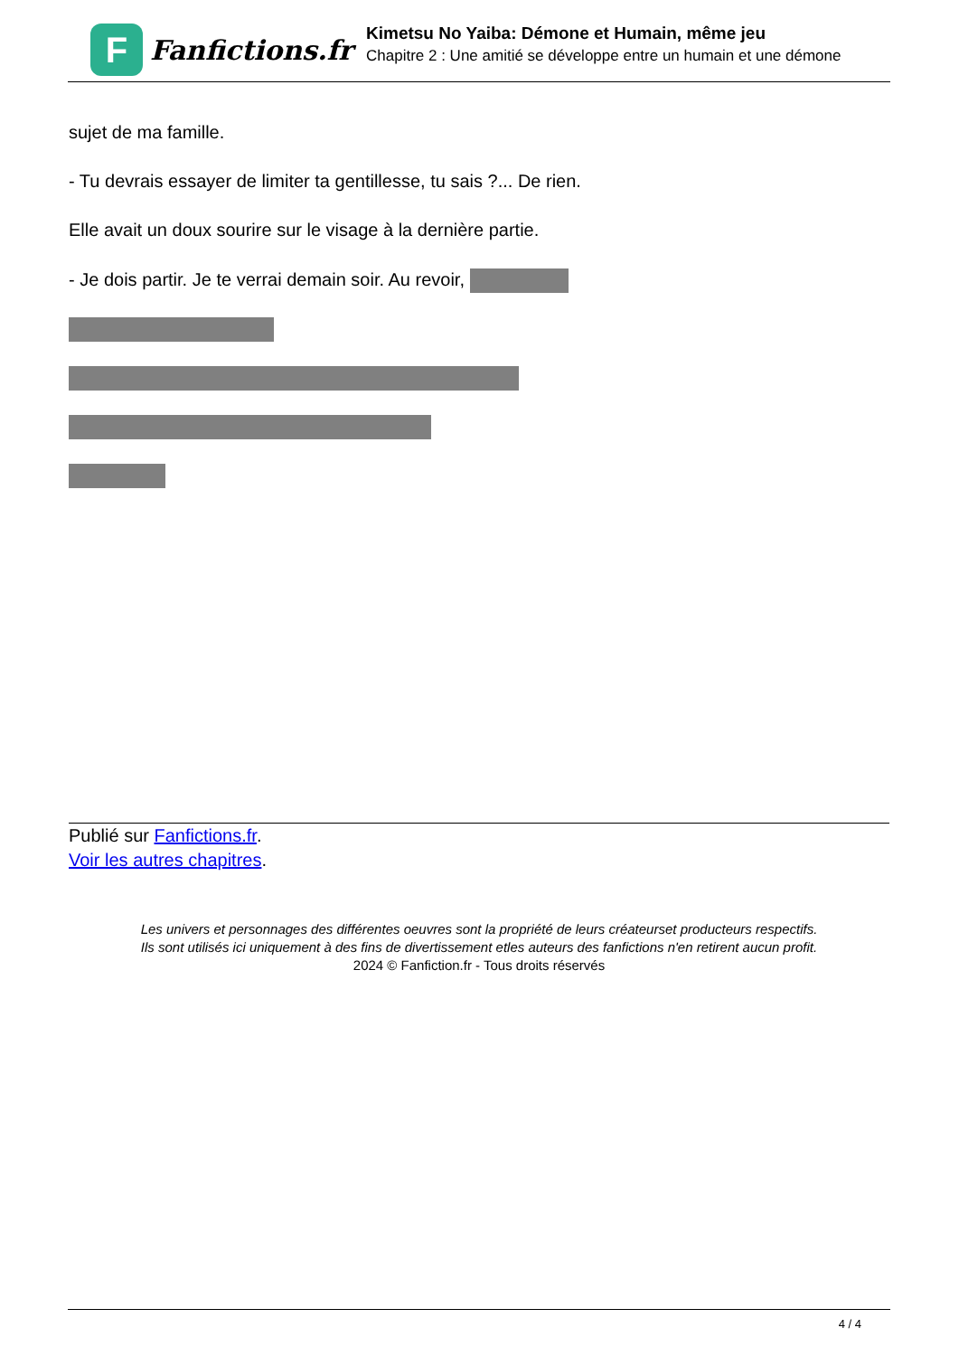F
Fanfictions.fr
Kimetsu No Yaiba: Démone et Humain, même jeu
Chapitre 2 : Une amitié se développe entre un humain et une démone
sujet de ma famille.
- Tu devrais essayer de limiter ta gentillesse, tu sais ?... De rien.
Elle avait un doux sourire sur le visage à la dernière partie.
- Je dois partir. Je te verrai demain soir. Au revoir,
Publié sur Fanfictions.fr.
Voir les autres chapitres.
Les univers et personnages des différentes oeuvres sont la propriété de leurs créateurset producteurs respectifs.
Ils sont utilisés ici uniquement à des fins de divertissement etles auteurs des fanfictions n'en retirent aucun profit.
2024 © Fanfiction.fr - Tous droits réservés
4 / 4